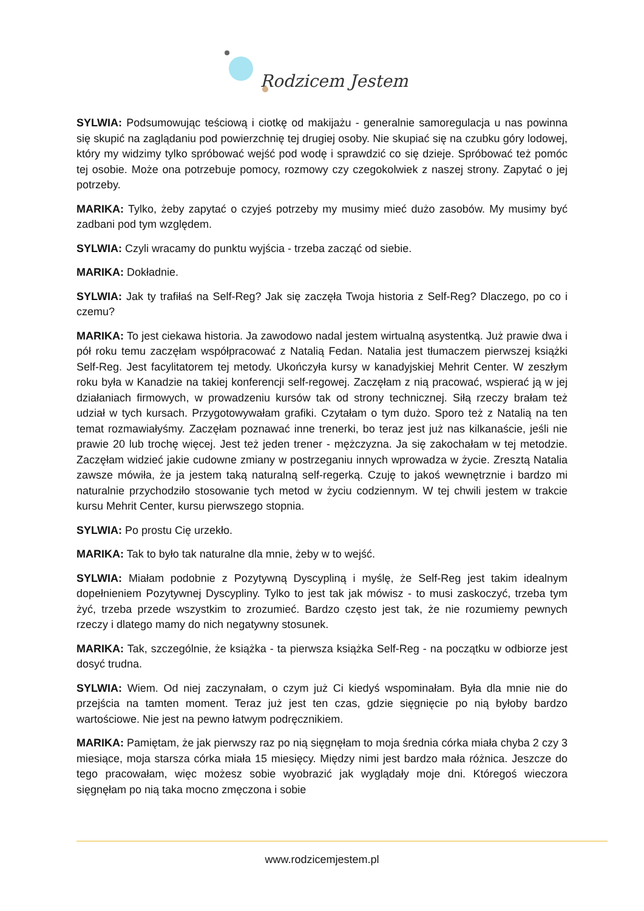Rodzicem Jestem
SYLWIA: Podsumowując teściową i ciotkę od makijażu - generalnie samoregulacja u nas powinna się skupić na zaglądaniu pod powierzchnię tej drugiej osoby. Nie skupiać się na czubku góry lodowej, który my widzimy tylko spróbować wejść pod wodę i sprawdzić co się dzieje. Spróbować też pomóc tej osobie. Może ona potrzebuje pomocy, rozmowy czy czegokolwiek z naszej strony. Zapytać o jej potrzeby.
MARIKA: Tylko, żeby zapytać o czyjeś potrzeby my musimy mieć dużo zasobów. My musimy być zadbani pod tym względem.
SYLWIA: Czyli wracamy do punktu wyjścia - trzeba zacząć od siebie.
MARIKA: Dokładnie.
SYLWIA: Jak ty trafiłaś na Self-Reg? Jak się zaczęła Twoja historia z Self-Reg? Dlaczego, po co i czemu?
MARIKA: To jest ciekawa historia. Ja zawodowo nadal jestem wirtualną asystentką. Już prawie dwa i pół roku temu zaczęłam współpracować z Natalią Fedan. Natalia jest tłumaczem pierwszej książki Self-Reg. Jest facylitatorem tej metody. Ukończyła kursy w kanadyjskiej Mehrit Center. W zeszłym roku była w Kanadzie na takiej konferencji self-regowej. Zaczęłam z nią pracować, wspierać ją w jej działaniach firmowych, w prowadzeniu kursów tak od strony technicznej. Siłą rzeczy brałam też udział w tych kursach. Przygotowywałam grafiki. Czytałam o tym dużo. Sporo też z Natalią na ten temat rozmawiałyśmy. Zaczęłam poznawać inne trenerki, bo teraz jest już nas kilkanaście, jeśli nie prawie 20 lub trochę więcej. Jest też jeden trener - mężczyzna. Ja się zakochałam w tej metodzie. Zaczęłam widzieć jakie cudowne zmiany w postrzeganiu innych wprowadza w życie. Zresztą Natalia zawsze mówiła, że ja jestem taką naturalną self-regerką. Czuję to jakoś wewnętrznie i bardzo mi naturalnie przychodziło stosowanie tych metod w życiu codziennym. W tej chwili jestem w trakcie kursu Mehrit Center, kursu pierwszego stopnia.
SYLWIA: Po prostu Cię urzekło.
MARIKA: Tak to było tak naturalne dla mnie, żeby w to wejść.
SYLWIA: Miałam podobnie z Pozytywną Dyscypliną i myślę, że Self-Reg jest takim idealnym dopełnieniem Pozytywnej Dyscypliny. Tylko to jest tak jak mówisz - to musi zaskoczyć, trzeba tym żyć, trzeba przede wszystkim to zrozumieć. Bardzo często jest tak, że nie rozumiemy pewnych rzeczy i dlatego mamy do nich negatywny stosunek.
MARIKA: Tak, szczególnie, że książka - ta pierwsza książka Self-Reg - na początku w odbiorze jest dosyć trudna.
SYLWIA: Wiem. Od niej zaczynałam, o czym już Ci kiedyś wspominałam. Była dla mnie nie do przejścia na tamten moment. Teraz już jest ten czas, gdzie sięgnięcie po nią byłoby bardzo wartościowe. Nie jest na pewno łatwym podręcznikiem.
MARIKA: Pamiętam, że jak pierwszy raz po nią sięgnęłam to moja średnia córka miała chyba 2 czy 3 miesiące, moja starsza córka miała 15 miesięcy. Między nimi jest bardzo mała różnica. Jeszcze do tego pracowałam, więc możesz sobie wyobrazić jak wyglądały moje dni. Któregoś wieczora sięgnęłam po nią taka mocno zmęczona i sobie
www.rodzicemjestem.pl